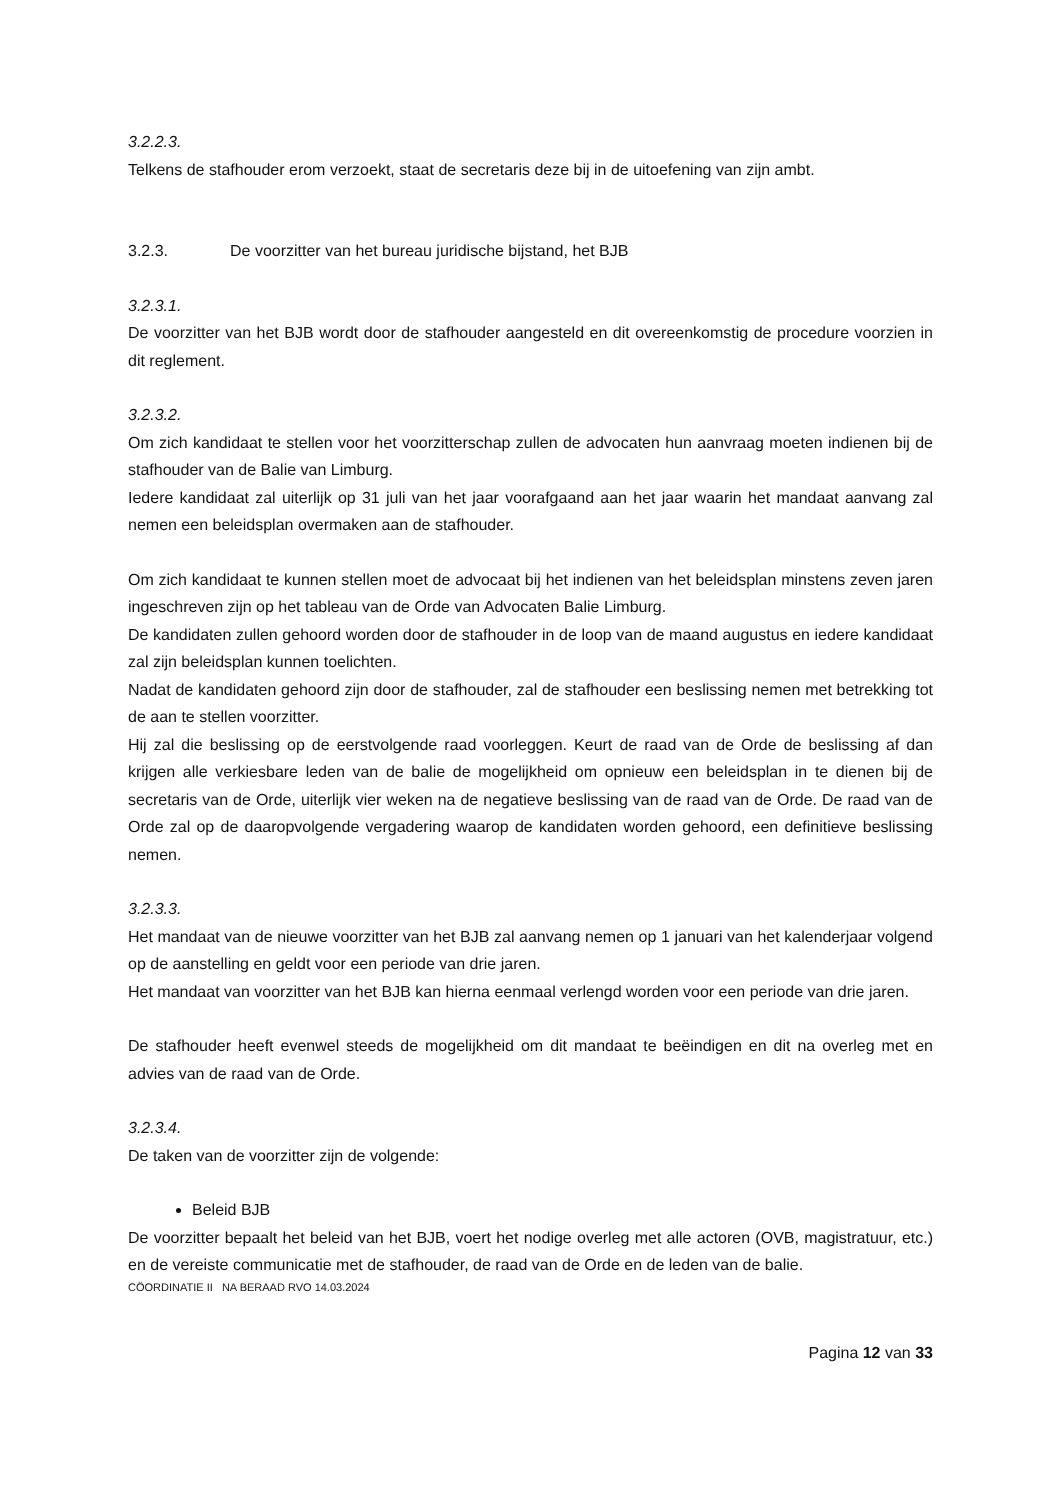3.2.2.3.
Telkens de stafhouder erom verzoekt, staat de secretaris deze bij in de uitoefening van zijn ambt.
3.2.3. De voorzitter van het bureau juridische bijstand, het BJB
3.2.3.1.
De voorzitter van het BJB wordt door de stafhouder aangesteld en dit overeenkomstig de procedure voorzien in dit reglement.
3.2.3.2.
Om zich kandidaat te stellen voor het voorzitterschap zullen de advocaten hun aanvraag moeten indienen bij de stafhouder van de Balie van Limburg.
Iedere kandidaat zal uiterlijk op 31 juli van het jaar voorafgaand aan het jaar waarin het mandaat aanvang zal nemen een beleidsplan overmaken aan de stafhouder.
Om zich kandidaat te kunnen stellen moet de advocaat bij het indienen van het beleidsplan minstens zeven jaren ingeschreven zijn op het tableau van de Orde van Advocaten Balie Limburg.
De kandidaten zullen gehoord worden door de stafhouder in de loop van de maand augustus en iedere kandidaat zal zijn beleidsplan kunnen toelichten.
Nadat de kandidaten gehoord zijn door de stafhouder, zal de stafhouder een beslissing nemen met betrekking tot de aan te stellen voorzitter.
Hij zal die beslissing op de eerstvolgende raad voorleggen. Keurt de raad van de Orde de beslissing af dan krijgen alle verkiesbare leden van de balie de mogelijkheid om opnieuw een beleidsplan in te dienen bij de secretaris van de Orde, uiterlijk vier weken na de negatieve beslissing van de raad van de Orde. De raad van de Orde zal op de daaropvolgende vergadering waarop de kandidaten worden gehoord, een definitieve beslissing nemen.
3.2.3.3.
Het mandaat van de nieuwe voorzitter van het BJB zal aanvang nemen op 1 januari van het kalenderjaar volgend op de aanstelling en geldt voor een periode van drie jaren.
Het mandaat van voorzitter van het BJB kan hierna eenmaal verlengd worden voor een periode van drie jaren.
De stafhouder heeft evenwel steeds de mogelijkheid om dit mandaat te beëindigen en dit na overleg met en advies van de raad van de Orde.
3.2.3.4.
De taken van de voorzitter zijn de volgende:
Beleid BJB
De voorzitter bepaalt het beleid van het BJB, voert het nodige overleg met alle actoren (OVB, magistratuur, etc.) en de vereiste communicatie met de stafhouder, de raad van de Orde en de leden van de balie.
CÖORDINATIE II NA BERAAD RVO 14.03.2024
Pagina 12 van 33